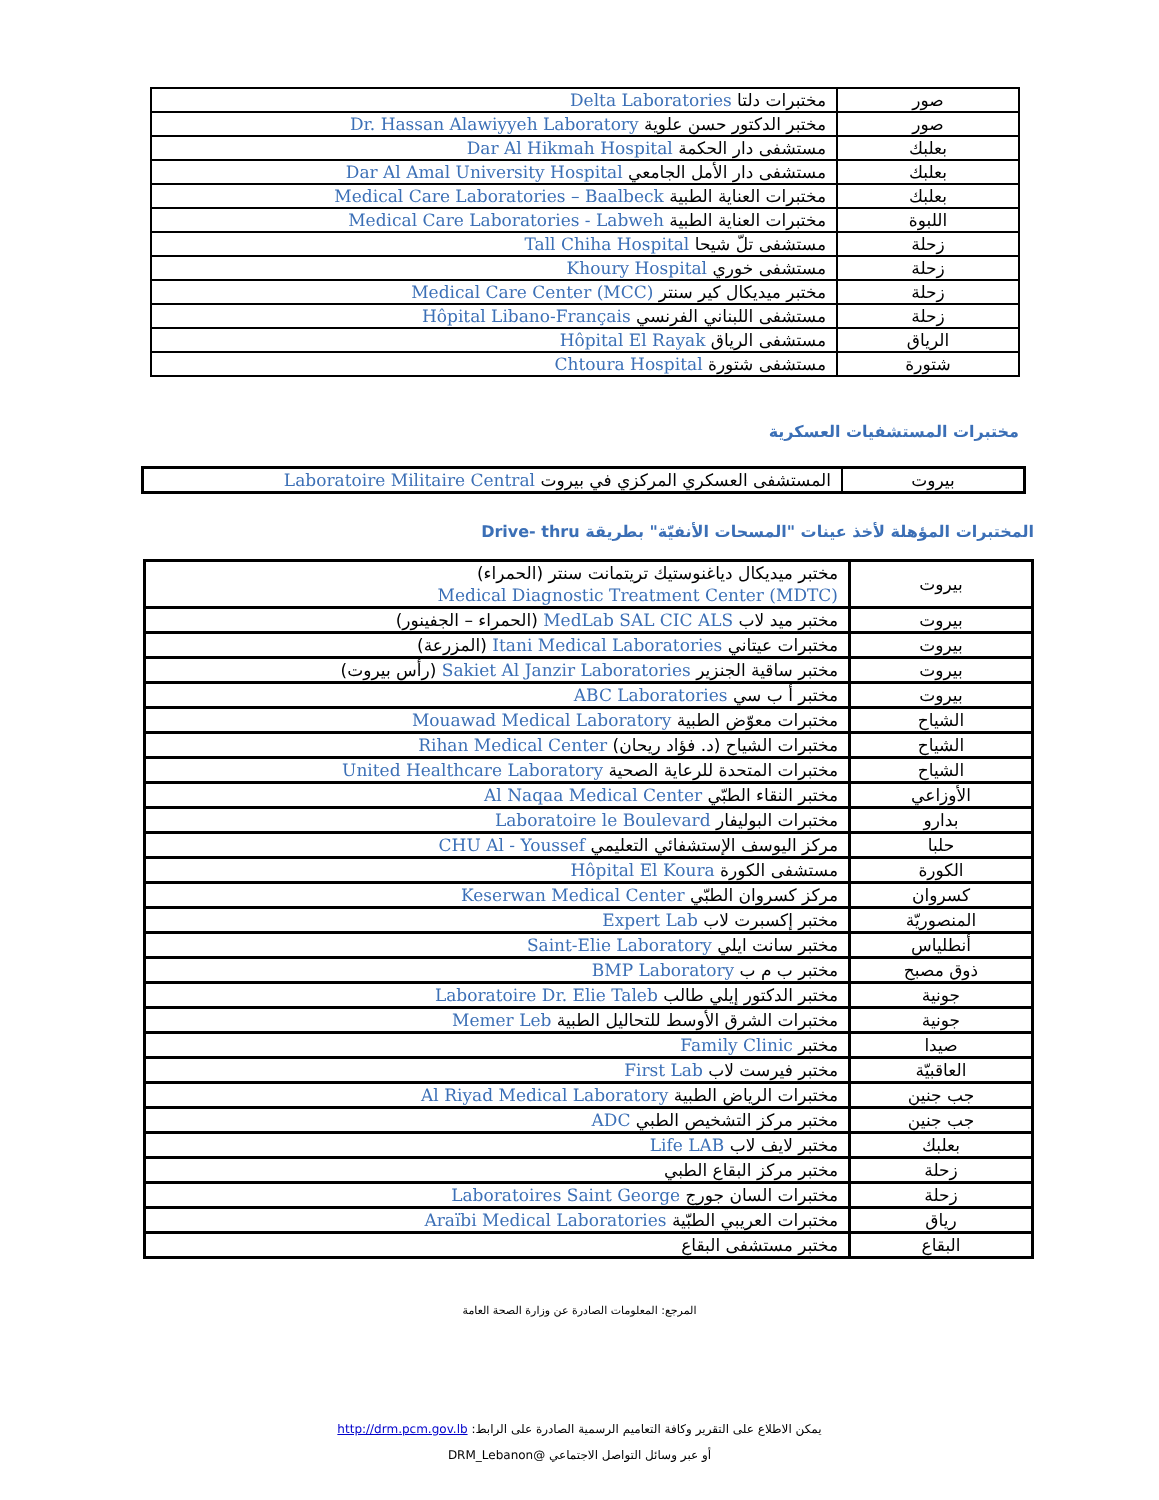| صور | مختبرات دلتا Delta Laboratories |
| صور | مختبر الدكتور حسن علوية Dr. Hassan Alawiyyeh Laboratory |
| بعلبك | مستشفى دار الحكمة Dar Al Hikmah Hospital |
| بعلبك | مستشفى دار الأمل الجامعي Dar Al Amal University Hospital |
| بعلبك | مختبرات العناية الطبية Medical Care Laboratories – Baalbeck |
| اللبوة | مختبرات العناية الطبية Medical Care Laboratories - Labweh |
| زحلة | مستشفى تلّ شيحا Tall Chiha Hospital |
| زحلة | مستشفى خوري Khoury Hospital |
| زحلة | مختبر ميديكال كير سنتر Medical Care Center (MCC) |
| زحلة | مستشفى اللبناني الفرنسي Hôpital Libano-Français |
| الرياق | مستشفى الرياق Hôpital El Rayak |
| شتورة | مستشفى شتورة Chtoura Hospital |
مختبرات المستشفيات العسكرية
| بيروت | المستشفى العسكري المركزي في بيروت Laboratoire Militaire Central |
المختبرات المؤهلة لأخذ عينات "المسحات الأنفيّة" بطريقة Drive- thru
| بيروت | مختبر ميديكال دياغنوستيك تريتمانت سنتر (الحمراء) Medical Diagnostic Treatment Center (MDTC) |
| بيروت | مختبر ميد لاب MedLab SAL CIC ALS (الحمراء – الجفينور) |
| بيروت | مختبرات عيتاني Itani Medical Laboratories (المزرعة) |
| بيروت | مختبر ساقية الجنزير Sakiet Al Janzir Laboratories (رأس بيروت) |
| بيروت | مختبر أ ب سي ABC Laboratories |
| الشياح | مختبرات معوّض الطبية Mouawad Medical Laboratory |
| الشياح | مختبرات الشياح (د. فؤاد ريحان) Rihan Medical Center |
| الشياح | مختبرات المتحدة للرعاية الصحية United Healthcare Laboratory |
| الأوزاعي | مختبر النقاء الطبّي Al Naqaa Medical Center |
| بدارو | مختبرات البوليفار Laboratoire le Boulevard |
| حلبا | مركز اليوسف الإستشفائي التعليمي CHU Al - Youssef |
| الكورة | مستشفى الكورة Hôpital El Koura |
| كسروان | مركز كسروان الطبّي Keserwan Medical Center |
| المنصوريّة | مختبر إكسبرت لاب Expert Lab |
| أنطلياس | مختبر سانت ايلي Saint-Elie Laboratory |
| ذوق مصبح | مختبر ب م ب BMP Laboratory |
| جونية | مختبر الدكتور إيلي طالب Laboratoire Dr. Elie Taleb |
| جونية | مختبرات الشرق الأوسط للتحاليل الطبية Memer Leb |
| صيدا | مختبر Family Clinic |
| العاقبيّة | مختبر فيرست لاب First Lab |
| جب جنين | مختبرات الرياض الطبية Al Riyad Medical Laboratory |
| جب جنين | مختبر مركز التشخيص الطبي ADC |
| بعلبك | مختبر لايف لاب Life LAB |
| زحلة | مختبر مركز البقاع الطبي |
| زحلة | مختبرات السان جورج Laboratoires Saint George |
| رياق | مختبرات العريبي الطبّية Araïbi Medical Laboratories |
| البقاع | مختبر مستشفى البقاع |
المرجع: المعلومات الصادرة عن وزارة الصحة العامة
يمكن الاطلاع على التقرير وكافة التعاميم الرسمية الصادرة على الرابط: http://drm.pcm.gov.lb
أو عبر وسائل التواصل الاجتماعي @DRM_Lebanon